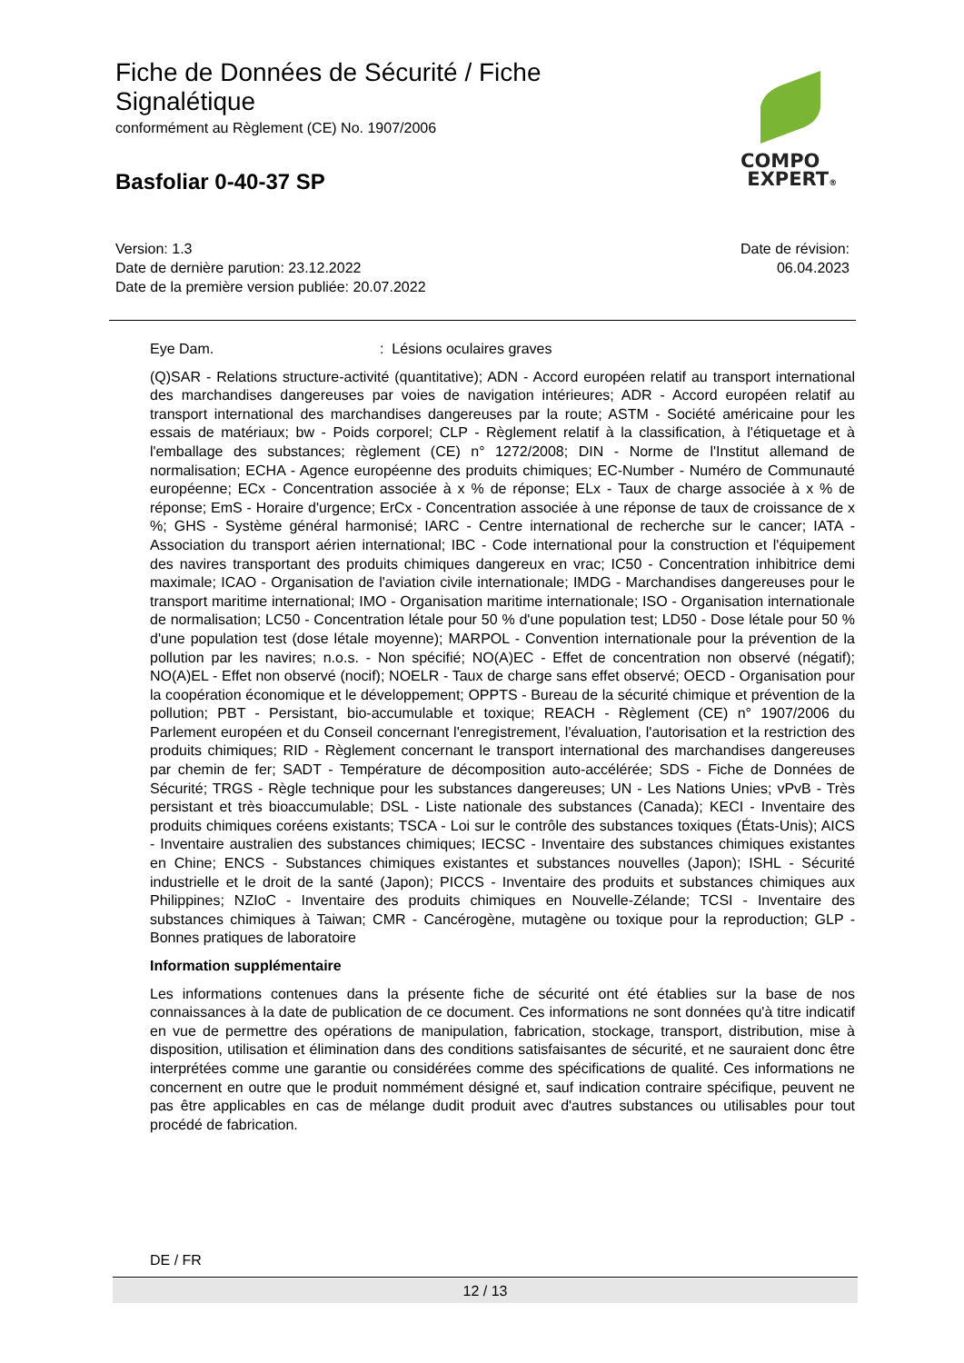Fiche de Données de Sécurité / Fiche Signalétique
conformément au Règlement (CE) No. 1907/2006
Basfoliar 0-40-37 SP
COMPO
EXPERT®
Version: 1.3
Date de dernière parution: 23.12.2022
Date de la première version publiée: 20.07.2022
Date de révision:
06.04.2023
Eye Dam.: Lésions oculaires graves
(Q)SAR - Relations structure-activité (quantitative); ADN - Accord européen relatif au transport international des marchandises dangereuses par voies de navigation intérieures; ADR - Accord européen relatif au transport international des marchandises dangereuses par la route; ASTM - Société américaine pour les essais de matériaux; bw - Poids corporel; CLP - Règlement relatif à la classification, à l'étiquetage et à l'emballage des substances; règlement (CE) n° 1272/2008; DIN - Norme de l'Institut allemand de normalisation; ECHA - Agence européenne des produits chimiques; EC-Number - Numéro de Communauté européenne; ECx - Concentration associée à x % de réponse; ELx - Taux de charge associée à x % de réponse; EmS - Horaire d'urgence; ErCx - Concentration associée à une réponse de taux de croissance de x %; GHS - Système général harmonisé; IARC - Centre international de recherche sur le cancer; IATA - Association du transport aérien international; IBC - Code international pour la construction et l'équipement des navires transportant des produits chimiques dangereux en vrac; IC50 - Concentration inhibitrice demi maximale; ICAO - Organisation de l'aviation civile internationale; IMDG - Marchandises dangereuses pour le transport maritime international; IMO - Organisation maritime internationale; ISO - Organisation internationale de normalisation; LC50 - Concentration létale pour 50 % d'une population test; LD50 - Dose létale pour 50 % d'une population test (dose létale moyenne); MARPOL - Convention internationale pour la prévention de la pollution par les navires; n.o.s. - Non spécifié; NO(A)EC - Effet de concentration non observé (négatif); NO(A)EL - Effet non observé (nocif); NOELR - Taux de charge sans effet observé; OECD - Organisation pour la coopération économique et le développement; OPPTS - Bureau de la sécurité chimique et prévention de la pollution; PBT - Persistant, bio-accumulable et toxique; REACH - Règlement (CE) n° 1907/2006 du Parlement européen et du Conseil concernant l'enregistrement, l'évaluation, l'autorisation et la restriction des produits chimiques; RID - Règlement concernant le transport international des marchandises dangereuses par chemin de fer; SADT - Température de décomposition auto-accélérée; SDS - Fiche de Données de Sécurité; TRGS - Règle technique pour les substances dangereuses; UN - Les Nations Unies; vPvB - Très persistant et très bioaccumulable; DSL - Liste nationale des substances (Canada); KECI - Inventaire des produits chimiques coréens existants; TSCA - Loi sur le contrôle des substances toxiques (États-Unis); AICS - Inventaire australien des substances chimiques; IECSC - Inventaire des substances chimiques existantes en Chine; ENCS - Substances chimiques existantes et substances nouvelles (Japon); ISHL - Sécurité industrielle et le droit de la santé (Japon); PICCS - Inventaire des produits et substances chimiques aux Philippines; NZIoC - Inventaire des produits chimiques en Nouvelle-Zélande; TCSI - Inventaire des substances chimiques à Taiwan; CMR - Cancérogène, mutagène ou toxique pour la reproduction; GLP - Bonnes pratiques de laboratoire
Information supplémentaire
Les informations contenues dans la présente fiche de sécurité ont été établies sur la base de nos connaissances à la date de publication de ce document. Ces informations ne sont données qu'à titre indicatif en vue de permettre des opérations de manipulation, fabrication, stockage, transport, distribution, mise à disposition, utilisation et élimination dans des conditions satisfaisantes de sécurité, et ne sauraient donc être interprétées comme une garantie ou considérées comme des spécifications de qualité. Ces informations ne concernent en outre que le produit nommément désigné et, sauf indication contraire spécifique, peuvent ne pas être applicables en cas de mélange dudit produit avec d'autres substances ou utilisables pour tout procédé de fabrication.
DE / FR
12 / 13